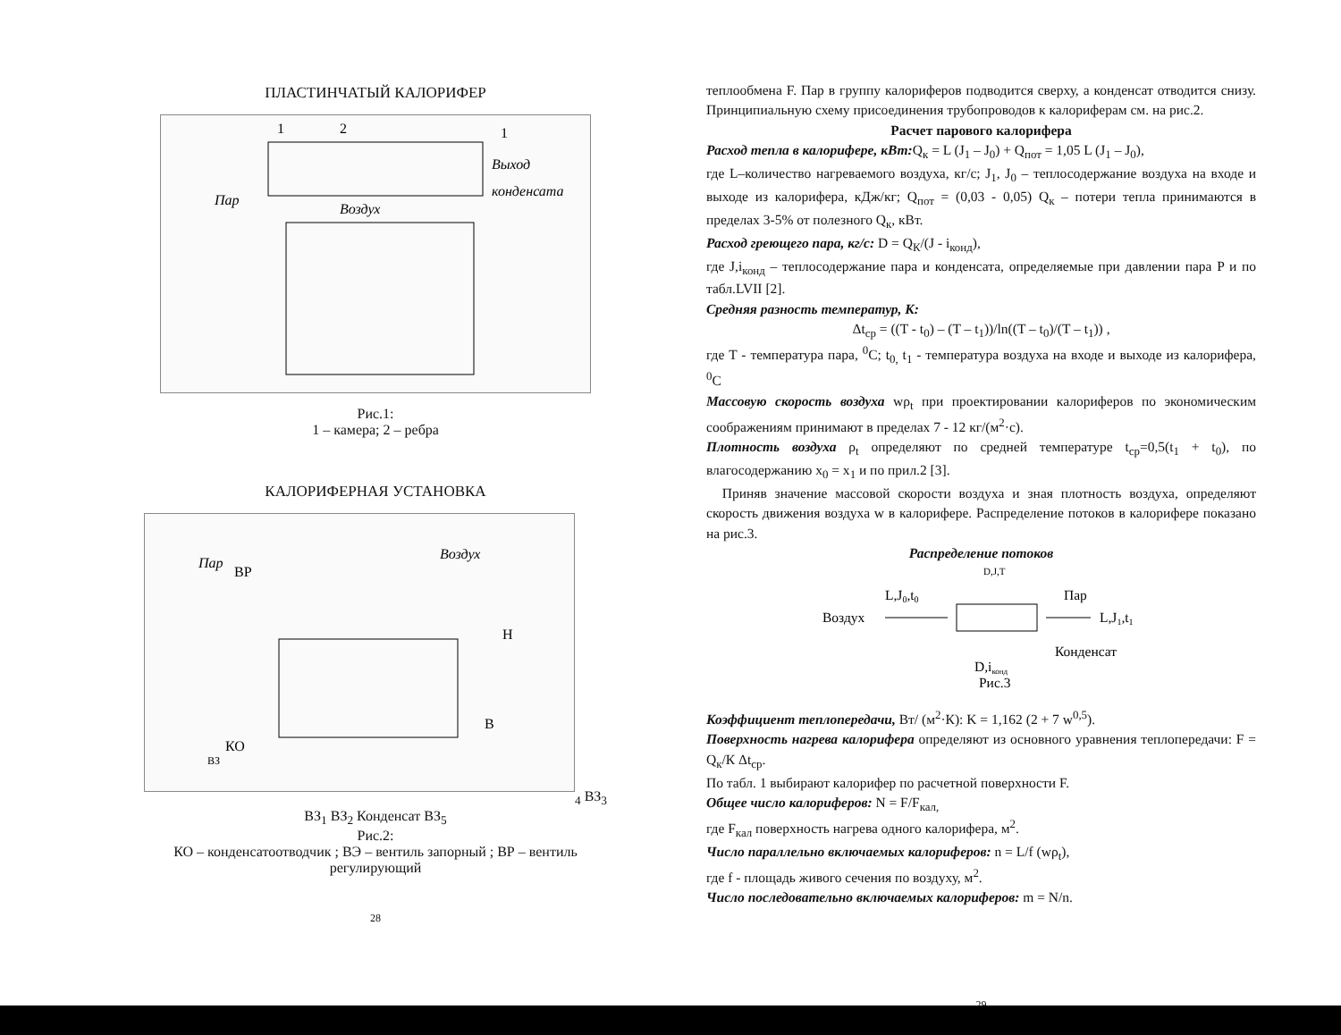ПЛАСТИНЧАТЫЙ КАЛОРИФЕР
Пар
Воздух
Выход
конденсата
1
2
1
Рис.1:
1 – камера; 2 – ребра
КАЛОРИФЕРНАЯ УСТАНОВКА
Пар
ВР
Воздух
H
B
КО
ВЗ4
ВЗ3
ВЗ1
ВЗ2
Конденсат
ВЗ5
Рис.2:
КО – конденсатоотводчик ; ВЭ – вентиль запорный ; ВР – вентиль регулирующий
28
теплообмена F. Пар в группу калориферов подводится сверху, а конденсат отводится снизу. Принципиальную схему присоединения трубопроводов к калориферам см. на рис.2.
Расчет парового калорифера
Расход тепла в калорифере, кВт: Q<sub>к</sub> = L (J<sub>1</sub> – J<sub>0</sub>) + Q<sub>пот</sub> = 1,05 L (J<sub>1</sub> – J<sub>0</sub>),
где L–количество нагреваемого воздуха, кг/с; J<sub>1</sub>, J<sub>0</sub> – теплосодержание воздуха на входе и выходе из калорифера, кДж/кг; Q<sub>пот</sub> = (0,03 - 0,05) Q<sub>к</sub> – потери тепла принимаются в пределах 3-5% от полезного Q<sub>к</sub>, кВт.
Расход греющего пара, кг/с: D = Q<sub>К</sub>/(J - i<sub>конд</sub>),
где J,i<sub>конд</sub> – теплосодержание пара и конденсата, определяемые при давлении пара P и по табл.LVII [2].
Средняя разность температур, К:
Δt<sub>ср</sub> = ((T - t<sub>0</sub>) – (T – t<sub>1</sub>))/ln((T – t<sub>0</sub>)/(T – t<sub>1</sub>)) ,
где T - температура пара, <sup>0</sup>C; t<sub>0,</sub> t<sub>1</sub> - температура воздуха на входе и выходе из калорифера, <sup>0</sup>C
Массовую скорость воздуха wρ<sub>t</sub> при проектировании калориферов по экономическим соображениям принимают в пределах 7 - 12 кг/(м<sup>2</sup>·с).
Плотность воздуха ρ<sub>t</sub> определяют по средней температуре t<sub>ср</sub>=0,5(t<sub>1</sub> + t<sub>0</sub>), по влагосодержанию x<sub>0</sub> = x<sub>1</sub> и по прил.2 [3].
Приняв значение массовой скорости воздуха и зная плотность воздуха, определяют скорость движения воздуха w в калорифере. Распределение потоков в калорифере показано на рис.3.
Распределение потоков
D,J,T
L,J0,t0
Пар
Воздух
L,J1,t1
Конденсат
D,iконд
Рис.3
Коэффициент теплопередачи, Вт/ (м<sup>2</sup>·К): K = 1,162 (2 + 7 w<sup>0,5</sup>).
Поверхность нагрева калорифера определяют из основного уравнения теплопередачи: F = Q<sub>к</sub>/К Δt<sub>ср</sub>.
По табл. 1 выбирают калорифер по расчетной поверхности F.
Общее число калориферов: N = F/F<sub>кал,</sub>
где F<sub>кал</sub> поверхность нагрева одного калорифера, м<sup>2</sup>.
Число параллельно включаемых калориферов: n = L/f (wρ<sub>t</sub>),
где f - площадь живого сечения по воздуху, м<sup>2</sup>.
Число последовательно включаемых калориферов: m = N/n.
29